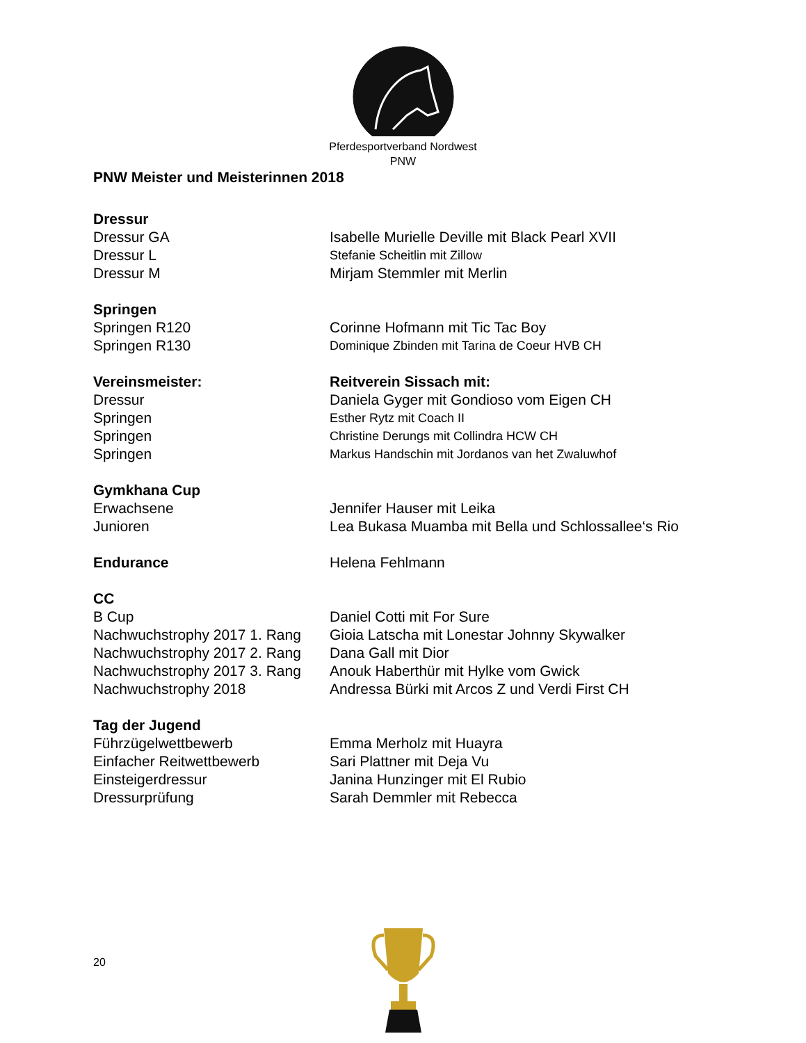Pferdesportverband Nordwest
PNW
PNW Meister und Meisterinnen 2018
Dressur
Dressur GA Isabelle Murielle Deville mit Black Pearl XVII
Dressur L
Stefanie Scheitlin mit Zillow
Dressur M Mirjam Stemmler mit Merlin
Springen
Springen R120 Corinne Hofmann mit Tic Tac Boy
Springen R130
Dominique Zbinden mit Tarina de Coeur HVB CH
Vereinsmeister: Reitverein Sissach mit:
Dressur Daniela Gyger mit Gondioso vom Eigen CH
Springen
Esther Rytz mit Coach II
Springen
Christine Derungs mit Collindra HCW CH
Springen
Markus Handschin mit Jordanos van het Zwaluwhof
Gymkhana Cup
Erwachsene Jennifer Hauser mit Leika
Junioren Lea Bukasa Muamba mit Bella und Schlossallee‘s Rio
Endurance Helena Fehlmann
CC
B Cup Daniel Cotti mit For Sure
Nachwuchstrophy 2017 1. Rang
Gioia Latscha mit Lonestar Johnny Skywalker
Nachwuchstrophy 2017 2. Rang
Dana Gall mit Dior
Nachwuchstrophy 2017 3. Rang
Anouk Haberthür mit Hylke vom Gwick
Nachwuchstrophy 2018 Andressa Bürki mit Arcos Z und Verdi First CH
Tag der Jugend
Führzügelwettbewerb Emma Merholz mit Huayra
Einfacher Reitwettbewerb Sari Plattner mit Deja Vu
Einsteigerdressur Janina Hunzinger mit El Rubio
Dressurprüfung Sarah Demmler mit Rebecca
20